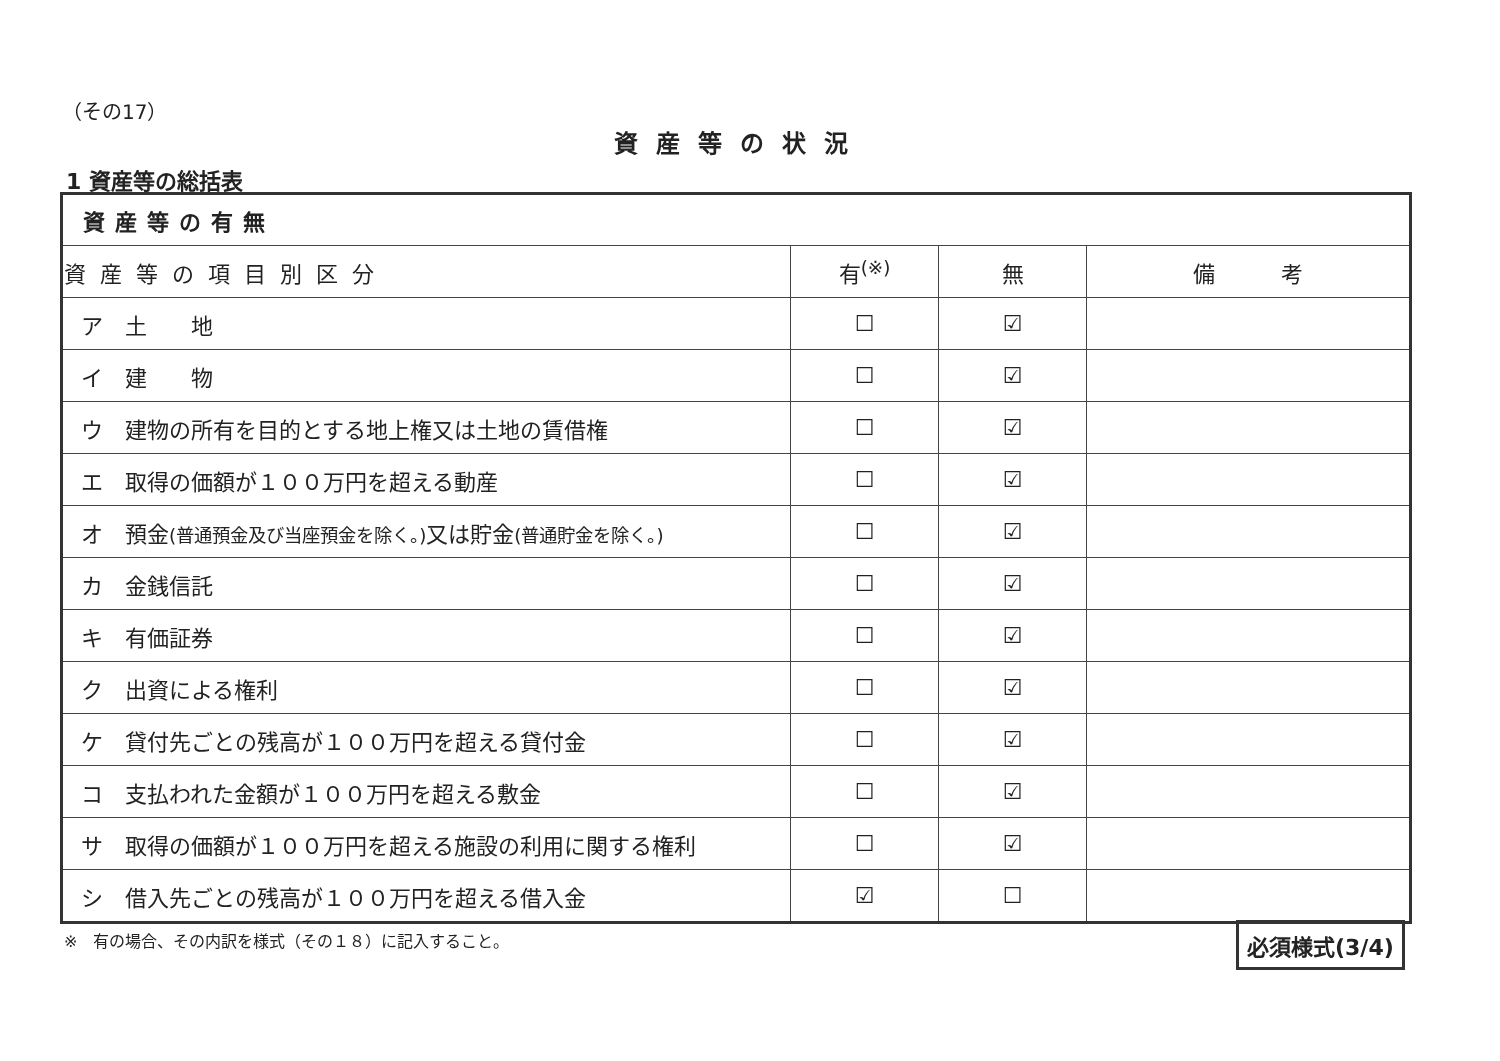（その17）
資産等の状況
1 資産等の総括表
| 資産等の有無 | | | |
| --- | --- | --- | --- |
| 資産等の項目別区分 | 有<sup>(※)</sup> | 無 | 備 考 |
| ア 土 地 | ☐ | ☑ | |
| イ 建 物 | ☐ | ☑ | |
| ウ 建物の所有を目的とする地上権又は土地の賃借権 | ☐ | ☑ | |
| エ 取得の価額が１００万円を超える動産 | ☐ | ☑ | |
| オ 預金 (普通預金及び当座預金を除く。) 又は貯金 (普通貯金を除く。) | ☐ | ☑ | |
| カ 金銭信託 | ☐ | ☑ | |
| キ 有価証券 | ☐ | ☑ | |
| ク 出資による権利 | ☐ | ☑ | |
| ケ 貸付先ごとの残高が１００万円を超える貸付金 | ☐ | ☑ | |
| コ 支払われた金額が１００万円を超える敷金 | ☐ | ☑ | |
| サ 取得の価額が１００万円を超える施設の利用に関する権利 | ☐ | ☑ | |
| シ 借入先ごとの残高が１００万円を超える借入金 | ☑ | ☐ | |
※　有の場合、その内訳を様式（その１８）に記入すること。
必須様式(3/4)